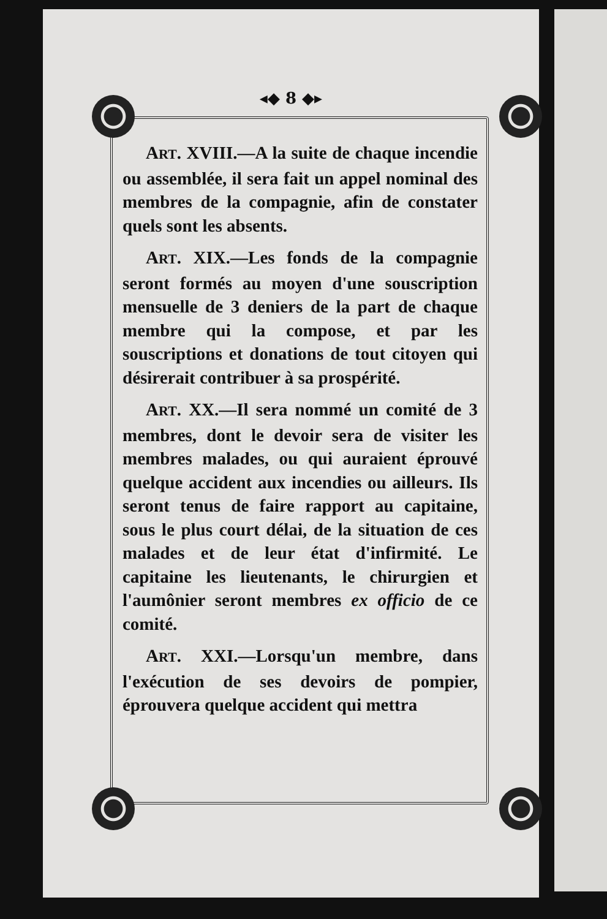◂◆ 8 ◆▸
ART. XVIII.—A la suite de chaque incendie ou assemblée, il sera fait un appel nominal des membres de la compagnie, afin de constater quels sont les absents.
ART. XIX.—Les fonds de la compagnie seront formés au moyen d'une souscription mensuelle de 3 deniers de la part de chaque membre qui la compose, et par les souscriptions et donations de tout citoyen qui désirerait contribuer à sa prospérité.
ART. XX.—Il sera nommé un comité de 3 membres, dont le devoir sera de visiter les membres malades, ou qui auraient éprouvé quelque accident aux incendies ou ailleurs. Ils seront tenus de faire rapport au capitaine, sous le plus court délai, de la situation de ces malades et de leur état d'infirmité. Le capitaine les lieutenants, le chirurgien et l'aumônier seront membres ex officio de ce comité.
ART. XXI.—Lorsqu'un membre, dans l'exécution de ses devoirs de pompier, éprouvera quelque accident qui mettra